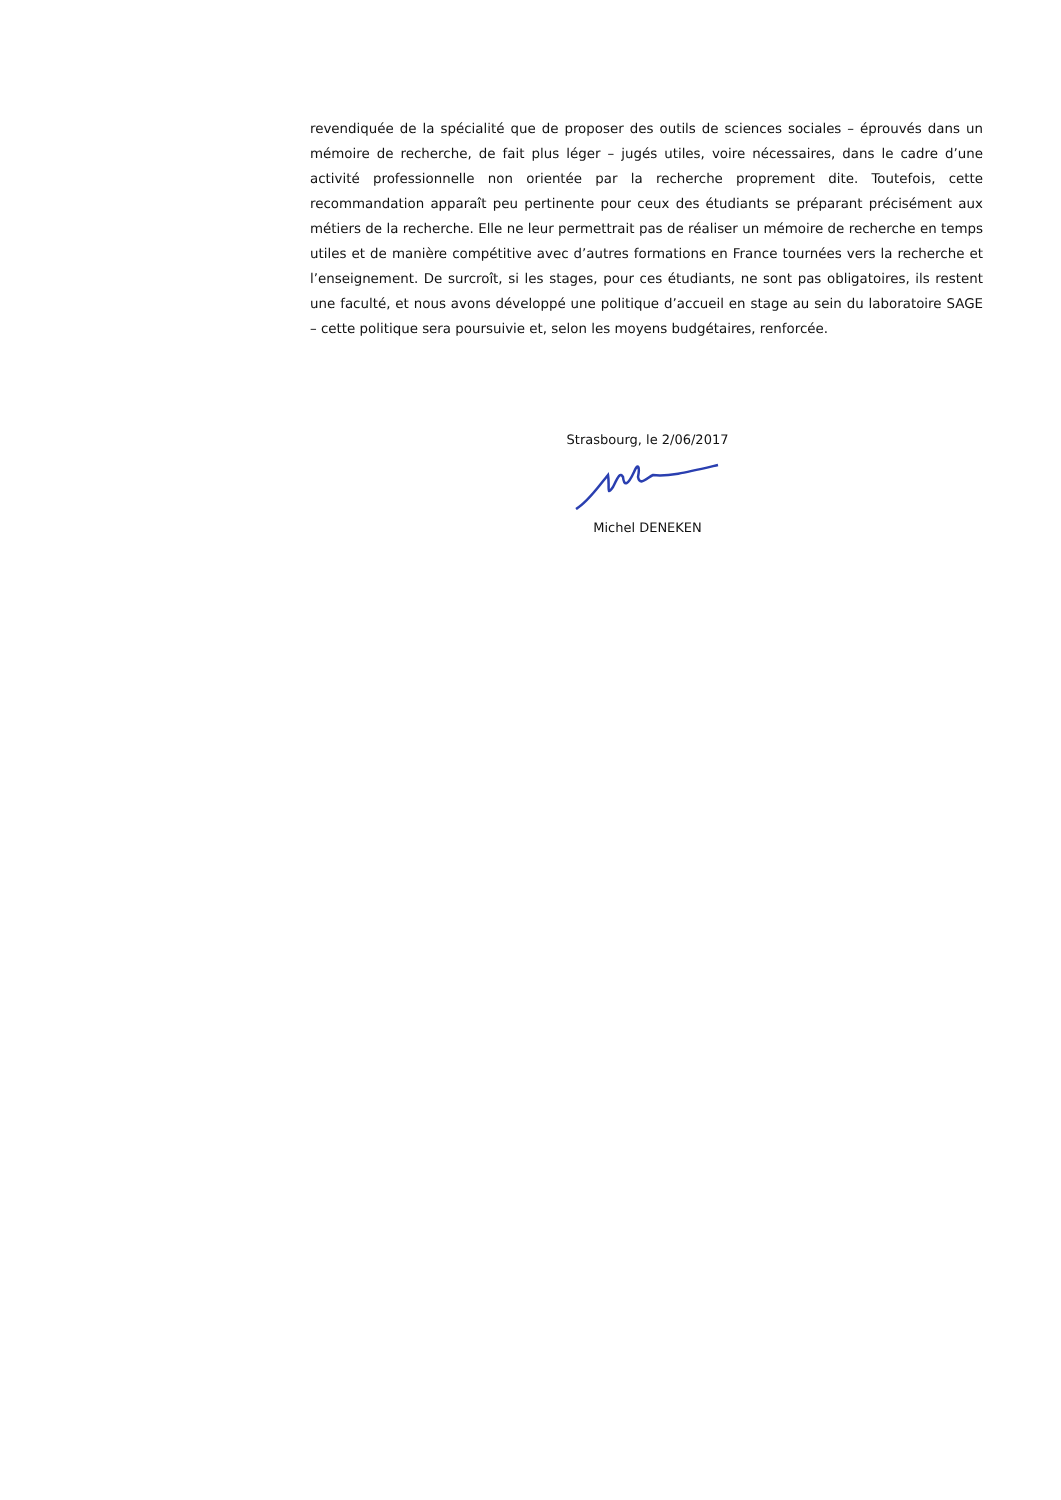revendiquée de la spécialité que de proposer des outils de sciences sociales – éprouvés dans un mémoire de recherche, de fait plus léger – jugés utiles, voire nécessaires, dans le cadre d’une activité professionnelle non orientée par la recherche proprement dite. Toutefois, cette recommandation apparaît peu pertinente pour ceux des étudiants se préparant précisément aux métiers de la recherche. Elle ne leur permettrait pas de réaliser un mémoire de recherche en temps utiles et de manière compétitive avec d’autres formations en France tournées vers la recherche et l’enseignement. De surcroît, si les stages, pour ces étudiants, ne sont pas obligatoires, ils restent une faculté, et nous avons développé une politique d’accueil en stage au sein du laboratoire SAGE – cette politique sera poursuivie et, selon les moyens budgétaires, renforcée.
Strasbourg, le 2/06/2017
Michel DENEKEN